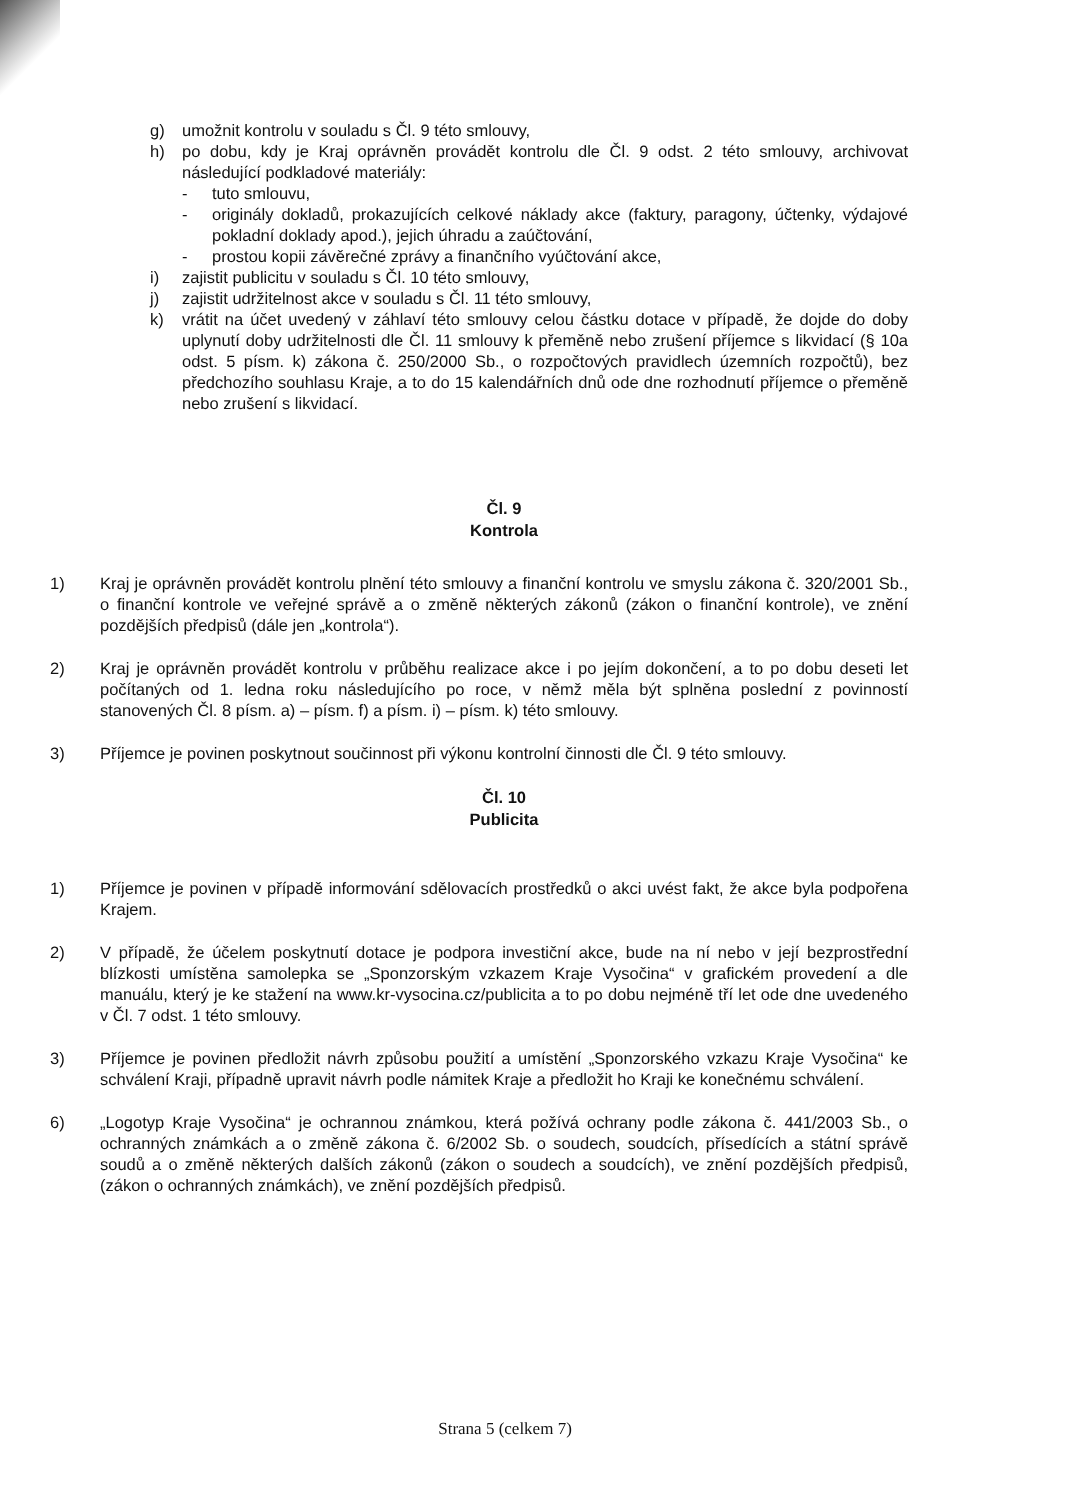g) umožnit kontrolu v souladu s Čl. 9 této smlouvy,
h) po dobu, kdy je Kraj oprávněn provádět kontrolu dle Čl. 9 odst. 2 této smlouvy, archivovat následující podkladové materiály:
- tuto smlouvu,
- originály dokladů, prokazujících celkové náklady akce (faktury, paragony, účtenky, výdajové pokladní doklady apod.), jejich úhradu a zaúčtování,
- prostou kopii závěrečné zprávy a finančního vyúčtování akce,
i) zajistit publicitu v souladu s Čl. 10 této smlouvy,
j) zajistit udržitelnost akce v souladu s Čl. 11 této smlouvy,
k) vrátit na účet uvedený v záhlaví této smlouvy celou částku dotace v případě, že dojde do doby uplynutí doby udržitelnosti dle Čl. 11 smlouvy k přeměně nebo zrušení příjemce s likvidací (§ 10a odst. 5 písm. k) zákona č. 250/2000 Sb., o rozpočtových pravidlech územních rozpočtů), bez předchozího souhlasu Kraje, a to do 15 kalendářních dnů ode dne rozhodnutí příjemce o přeměně nebo zrušení s likvidací.
Čl. 9
Kontrola
1) Kraj je oprávněn provádět kontrolu plnění této smlouvy a finanční kontrolu ve smyslu zákona č. 320/2001 Sb., o finanční kontrole ve veřejné správě a o změně některých zákonů (zákon o finanční kontrole), ve znění pozdějších předpisů (dále jen „kontrola“).
2) Kraj je oprávněn provádět kontrolu v průběhu realizace akce i po jejím dokončení, a to po dobu deseti let počítaných od 1. ledna roku následujícího po roce, v němž měla být splněna poslední z povinností stanovených Čl. 8 písm. a) – písm. f) a písm. i) – písm. k) této smlouvy.
3) Příjemce je povinen poskytnout součinnost při výkonu kontrolní činnosti dle Čl. 9 této smlouvy.
Čl. 10
Publicita
1) Příjemce je povinen v případě informování sdělovacích prostředků o akci uvést fakt, že akce byla podpořena Krajem.
2) V případě, že účelem poskytnutí dotace je podpora investiční akce, bude na ní nebo v její bezprostřední blízkosti umístěna samolepka se „Sponzorským vzkazem Kraje Vysočina“ v grafickém provedení a dle manuálu, který je ke stažení na www.kr-vysocina.cz/publicita a to po dobu nejméně tří let ode dne uvedeného v Čl. 7 odst. 1 této smlouvy.
3) Příjemce je povinen předložit návrh způsobu použití a umístění „Sponzorského vzkazu Kraje Vysočina“ ke schválení Kraji, případně upravit návrh podle námitek Kraje a předložit ho Kraji ke konečnému schválení.
6) „Logotyp Kraje Vysočina“ je ochrannou známkou, která požívá ochrany podle zákona č. 441/2003 Sb., o ochranných známkách a o změně zákona č. 6/2002 Sb. o soudech, soudcích, přísedících a státní správě soudů a o změně některých dalších zákonů (zákon o soudech a soudcích), ve znění pozdějších předpisů, (zákon o ochranných známkách), ve znění pozdějších předpisů.
Strana 5 (celkem 7)